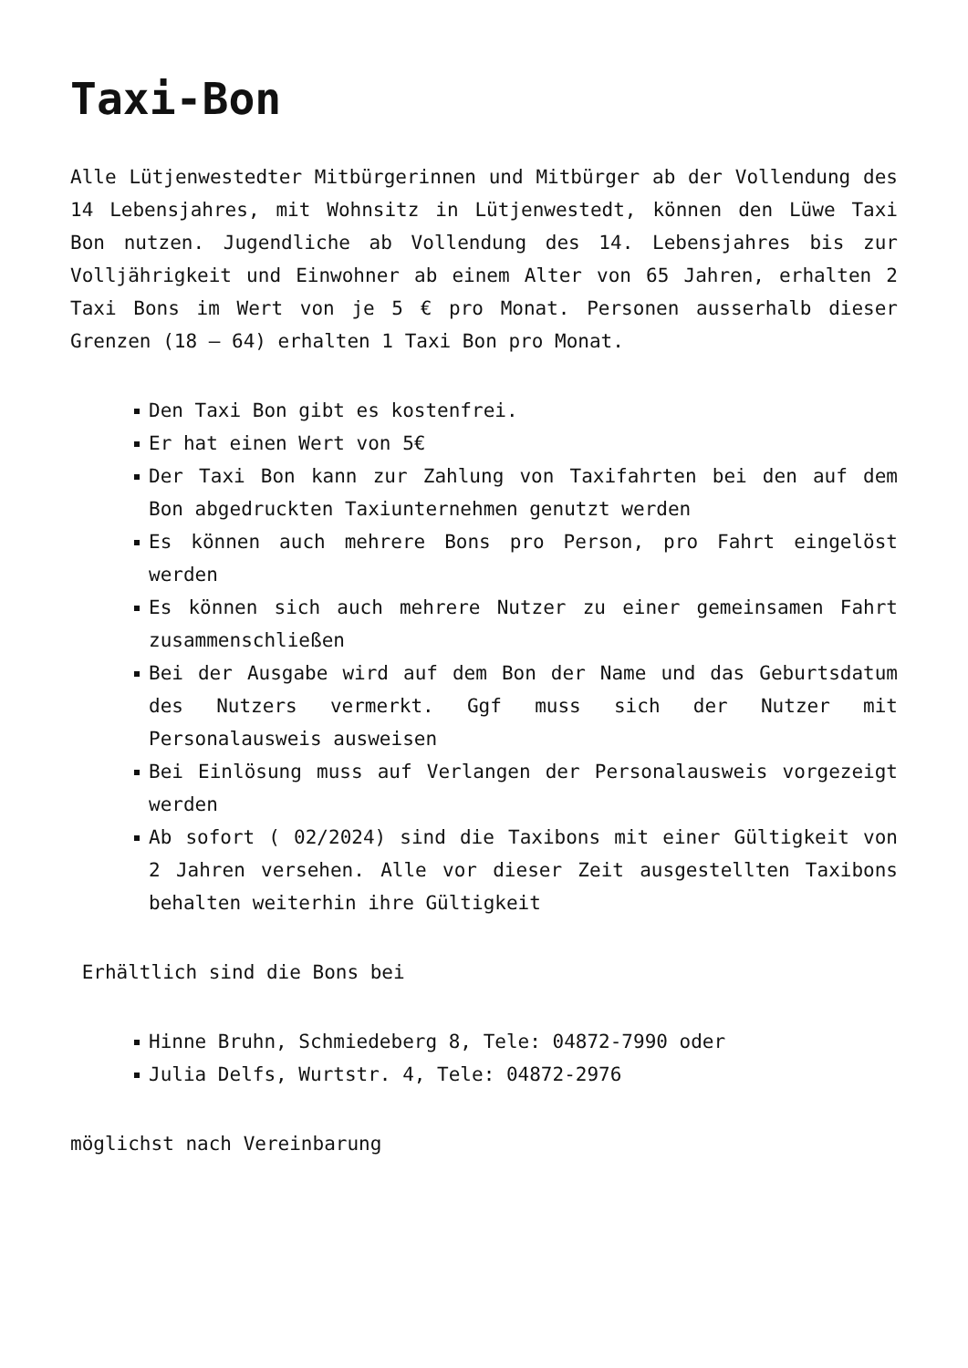Taxi-Bon
Alle Lütjenwestedter Mitbürgerinnen und Mitbürger ab der Vollendung des 14 Lebensjahres, mit Wohnsitz in Lütjenwestedt, können den Lüwe Taxi Bon nutzen. Jugendliche ab Vollendung des 14. Lebensjahres bis zur Volljährigkeit und Einwohner ab einem Alter von 65 Jahren, erhalten 2 Taxi Bons im Wert von je 5 € pro Monat. Personen ausserhalb dieser Grenzen (18 – 64) erhalten 1 Taxi Bon pro Monat.
Den Taxi Bon gibt es kostenfrei.
Er hat einen Wert von 5€
Der Taxi Bon kann zur Zahlung von Taxifahrten bei den auf dem Bon abgedruckten Taxiunternehmen genutzt werden
Es können auch mehrere Bons pro Person, pro Fahrt eingelöst werden
Es können sich auch mehrere Nutzer zu einer gemeinsamen Fahrt zusammenschließen
Bei der Ausgabe wird auf dem Bon der Name und das Geburtsdatum des Nutzers vermerkt. Ggf muss sich der Nutzer mit Personalausweis ausweisen
Bei Einlösung muss auf Verlangen der Personalausweis vorgezeigt werden
Ab sofort ( 02/2024) sind die Taxibons mit einer Gültigkeit von 2 Jahren versehen. Alle vor dieser Zeit ausgestellten Taxibons behalten weiterhin ihre Gültigkeit
Erhältlich sind die Bons bei
Hinne Bruhn, Schmiedeberg 8, Tele: 04872-7990 oder
Julia Delfs, Wurtstr. 4, Tele: 04872-2976
möglichst nach Vereinbarung